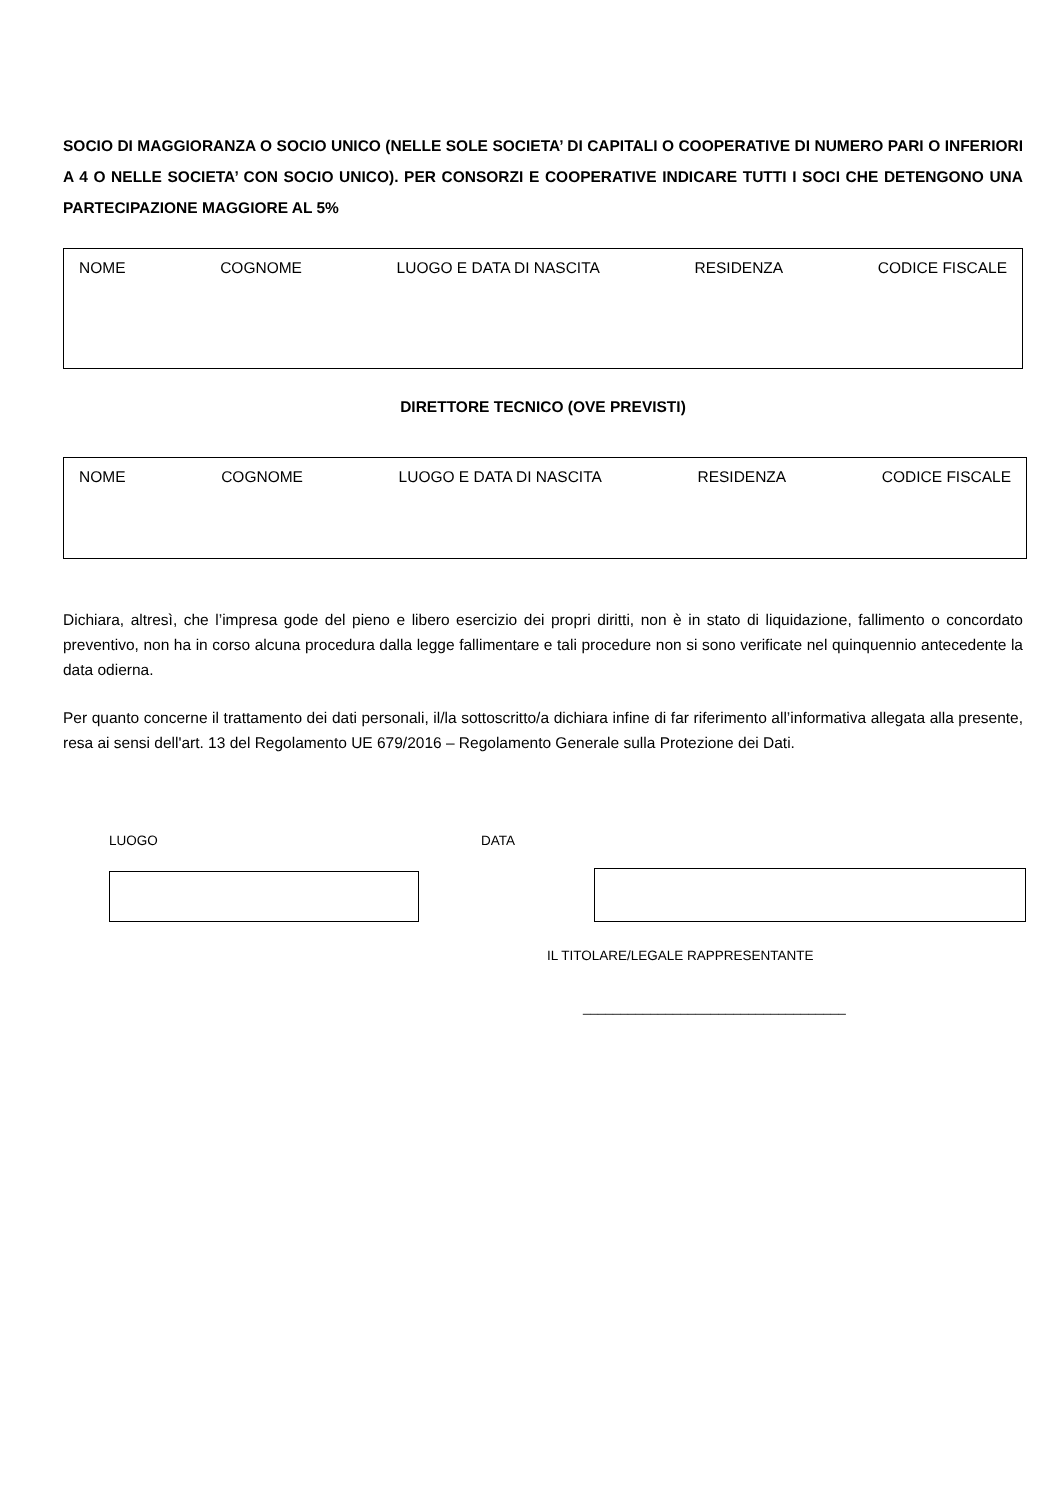SOCIO DI MAGGIORANZA O SOCIO UNICO (NELLE SOLE SOCIETA’ DI CAPITALI O COOPERATIVE DI NUMERO PARI O INFERIORI A 4 O NELLE SOCIETA’ CON SOCIO UNICO). PER CONSORZI E COOPERATIVE INDICARE TUTTI I SOCI CHE DETENGONO UNA PARTECIPAZIONE MAGGIORE AL 5%
NOME COGNOME LUOGO E DATA DI NASCITA RESIDENZA CODICE FISCALE
DIRETTORE TECNICO (OVE PREVISTI)
NOME COGNOME LUOGO E DATA DI NASCITA RESIDENZA CODICE FISCALE
Dichiara, altresì, che l’impresa gode del pieno e libero esercizio dei propri diritti, non è in stato di liquidazione, fallimento o concordato preventivo, non ha in corso alcuna procedura dalla legge fallimentare e tali procedure non si sono verificate nel quinquennio antecedente la data odierna.
Per quanto concerne il trattamento dei dati personali, il/la sottoscritto/a dichiara infine di far riferimento all’informativa allegata alla presente, resa ai sensi dell'art. 13 del Regolamento UE 679/2016 – Regolamento Generale sulla Protezione dei Dati.
LUOGO DATA
IL TITOLARE/LEGALE RAPPRESENTANTE
___________________________________